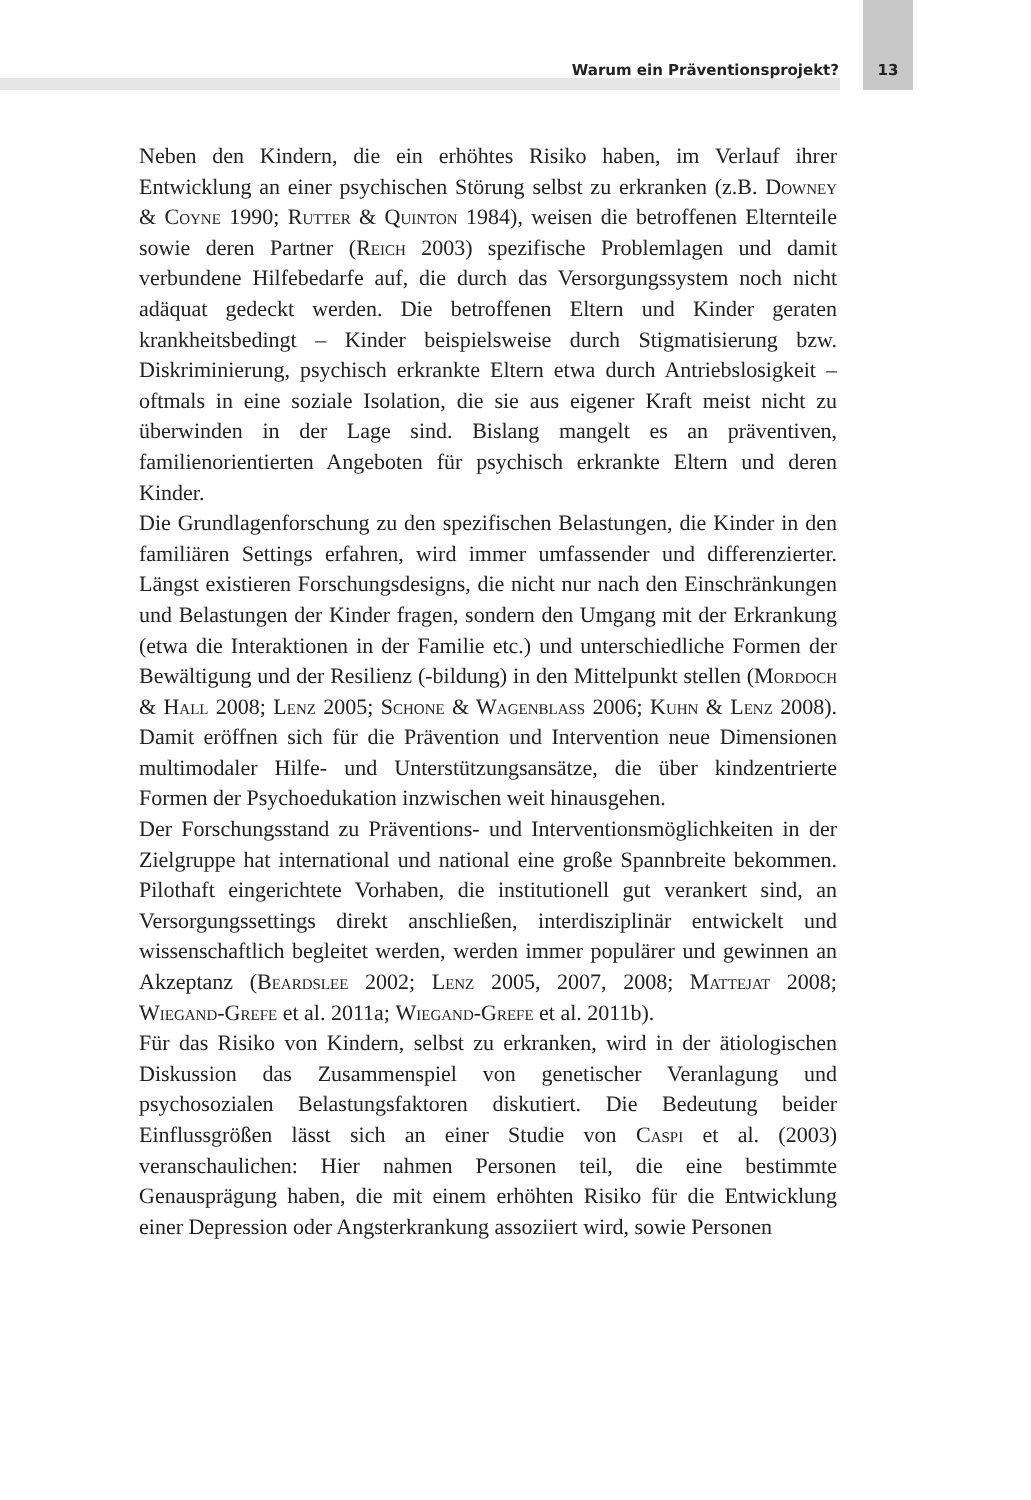Warum ein Präventionsprojekt? 13
Neben den Kindern, die ein erhöhtes Risiko haben, im Verlauf ihrer Entwicklung an einer psychischen Störung selbst zu erkranken (z.B. Downey & Coyne 1990; Rutter & Quinton 1984), weisen die betroffenen Elternteile sowie deren Partner (Reich 2003) spezifische Problemlagen und damit verbundene Hilfebedarfe auf, die durch das Versorgungssystem noch nicht adäquat gedeckt werden. Die betroffenen Eltern und Kinder geraten krankheitsbedingt – Kinder beispielsweise durch Stigmatisierung bzw. Diskriminierung, psychisch erkrankte Eltern etwa durch Antriebslosigkeit – oftmals in eine soziale Isolation, die sie aus eigener Kraft meist nicht zu überwinden in der Lage sind. Bislang mangelt es an präventiven, familienorientierten Angeboten für psychisch erkrankte Eltern und deren Kinder.
Die Grundlagenforschung zu den spezifischen Belastungen, die Kinder in den familiären Settings erfahren, wird immer umfassender und differenzierter. Längst existieren Forschungsdesigns, die nicht nur nach den Einschränkungen und Belastungen der Kinder fragen, sondern den Umgang mit der Erkrankung (etwa die Interaktionen in der Familie etc.) und unterschiedliche Formen der Bewältigung und der Resilienz (-bildung) in den Mittelpunkt stellen (Mordoch & Hall 2008; Lenz 2005; Schone & Wagenblass 2006; Kuhn & Lenz 2008). Damit eröffnen sich für die Prävention und Intervention neue Dimensionen multimodaler Hilfe- und Unterstützungsansätze, die über kindzentrierte Formen der Psychoedukation inzwischen weit hinausgehen.
Der Forschungsstand zu Präventions- und Interventionsmöglichkeiten in der Zielgruppe hat international und national eine große Spannbreite bekommen. Pilothaft eingerichtete Vorhaben, die institutionell gut verankert sind, an Versorgungssettings direkt anschließen, interdisziplinär entwickelt und wissenschaftlich begleitet werden, werden immer populärer und gewinnen an Akzeptanz (Beardslee 2002; Lenz 2005, 2007, 2008; Mattejat 2008; Wiegand-Grefe et al. 2011a; Wiegand-Grefe et al. 2011b).
Für das Risiko von Kindern, selbst zu erkranken, wird in der ätiologischen Diskussion das Zusammenspiel von genetischer Veranlagung und psychosozialen Belastungsfaktoren diskutiert. Die Bedeutung beider Einflussgrößen lässt sich an einer Studie von Caspi et al. (2003) veranschaulichen: Hier nahmen Personen teil, die eine bestimmte Genausprägung haben, die mit einem erhöhten Risiko für die Entwicklung einer Depression oder Angsterkrankung assoziiert wird, sowie Personen